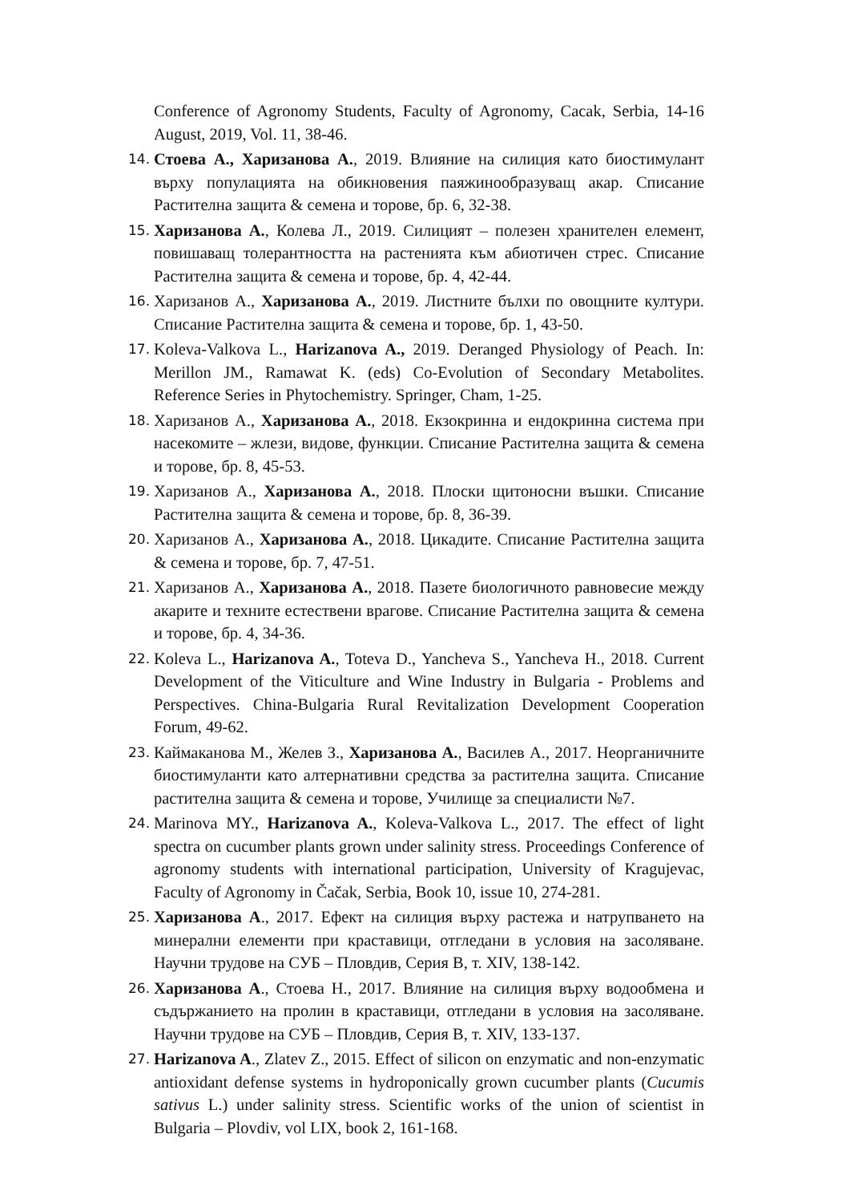Conference of Agronomy Students, Faculty of Agronomy, Cacak, Serbia, 14-16 August, 2019, Vol. 11, 38-46.
14. Стоева А., Харизанова А., 2019. Влияние на силиция като биостимулант върху популацията на обикновения паяжинообразуващ акар. Списание Растителна защита & семена и торове, бр. 6, 32-38.
15. Харизанова А., Колева Л., 2019. Силицият – полезен хранителен елемент, повишаващ толерантността на растенията към абиотичен стрес. Списание Растителна защита & семена и торове, бр. 4, 42-44.
16. Харизанов А., Харизанова А., 2019. Листните бълхи по овощните култури. Списание Растителна защита & семена и торове, бр. 1, 43-50.
17. Koleva-Valkova L., Harizanova A., 2019. Deranged Physiology of Peach. In: Merillon JM., Ramawat K. (eds) Co-Evolution of Secondary Metabolites. Reference Series in Phytochemistry. Springer, Cham, 1-25.
18. Харизанов А., Харизанова А., 2018. Екзокринна и ендокринна система при насекомите – жлези, видове, функции. Списание Растителна защита & семена и торове, бр. 8, 45-53.
19. Харизанов А., Харизанова А., 2018. Плоски щитоносни въшки. Списание Растителна защита & семена и торове, бр. 8, 36-39.
20. Харизанов А., Харизанова А., 2018. Цикадите. Списание Растителна защита & семена и торове, бр. 7, 47-51.
21. Харизанов А., Харизанова А., 2018. Пазете биологичното равновесие между акарите и техните естествени врагове. Списание Растителна защита & семена и торове, бр. 4, 34-36.
22. Koleva L., Harizanova A., Toteva D., Yancheva S., Yancheva H., 2018. Current Development of the Viticulture and Wine Industry in Bulgaria - Problems and Perspectives. China-Bulgaria Rural Revitalization Development Cooperation Forum, 49-62.
23. Каймаканова М., Желев З., Харизанова А., Василев А., 2017. Неорганичните биостимуланти като алтернативни средства за растителна защита. Списание растителна защита & семена и торове, Училище за специалисти №7.
24. Marinova MY., Harizanova A., Koleva-Valkova L., 2017. The effect of light spectra on cucumber plants grown under salinity stress. Proceedings Conference of agronomy students with international participation, University of Kragujevac, Faculty of Agronomy in Čačak, Serbia, Book 10, issue 10, 274-281.
25. Харизанова А., 2017. Ефект на силиция върху растежа и натрупването на минерални елементи при краставици, отгледани в условия на засоляване. Научни трудове на СУБ – Пловдив, Серия В, т. XIV, 138-142.
26. Харизанова А., Стоева Н., 2017. Влияние на силиция върху водообмена и съдържанието на пролин в краставици, отгледани в условия на засоляване. Научни трудове на СУБ – Пловдив, Серия В, т. XIV, 133-137.
27. Harizanova A., Zlatev Z., 2015. Effect of silicon on enzymatic and non-enzymatic antioxidant defense systems in hydroponically grown cucumber plants (Cucumis sativus L.) under salinity stress. Scientific works of the union of scientist in Bulgaria – Plovdiv, vol LIX, book 2, 161-168.